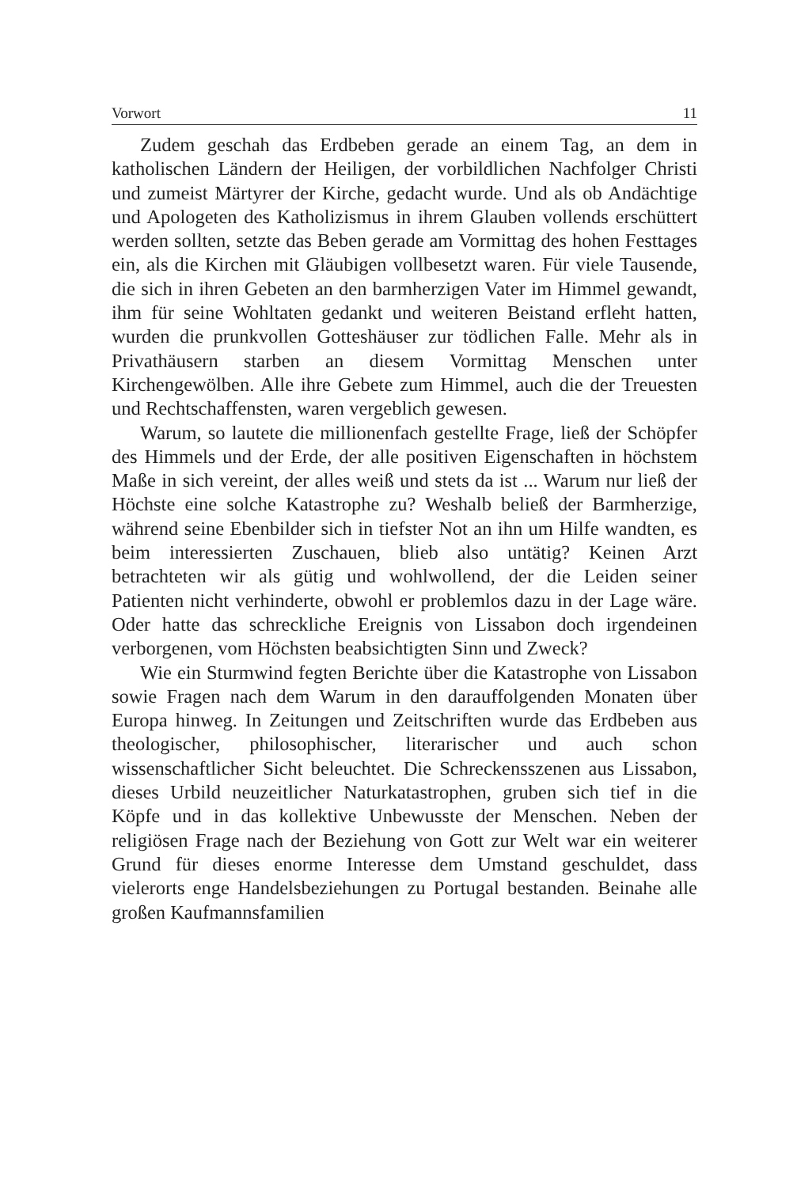Vorwort 11
Zudem geschah das Erdbeben gerade an einem Tag, an dem in katholischen Ländern der Heiligen, der vorbildlichen Nachfolger Christi und zumeist Märtyrer der Kirche, gedacht wurde. Und als ob Andächtige und Apologeten des Katholizismus in ihrem Glauben vollends erschüttert werden sollten, setzte das Beben gerade am Vormittag des hohen Festtages ein, als die Kirchen mit Gläubigen vollbesetzt waren. Für viele Tausende, die sich in ihren Gebeten an den barmherzigen Vater im Himmel gewandt, ihm für seine Wohltaten gedankt und weiteren Beistand erfleht hatten, wurden die prunkvollen Gotteshäuser zur tödlichen Falle. Mehr als in Privathäusern starben an diesem Vormittag Menschen unter Kirchengewölben. Alle ihre Gebete zum Himmel, auch die der Treuesten und Rechtschaffensten, waren vergeblich gewesen.
Warum, so lautete die millionenfach gestellte Frage, ließ der Schöpfer des Himmels und der Erde, der alle positiven Eigenschaften in höchstem Maße in sich vereint, der alles weiß und stets da ist ... Warum nur ließ der Höchste eine solche Katastrophe zu? Weshalb beließ der Barmherzige, während seine Ebenbilder sich in tiefster Not an ihn um Hilfe wandten, es beim interessierten Zuschauen, blieb also untätig? Keinen Arzt betrachteten wir als gütig und wohlwollend, der die Leiden seiner Patienten nicht verhinderte, obwohl er problemlos dazu in der Lage wäre. Oder hatte das schreckliche Ereignis von Lissabon doch irgendeinen verborgenen, vom Höchsten beabsichtigten Sinn und Zweck?
Wie ein Sturmwind fegten Berichte über die Katastrophe von Lissabon sowie Fragen nach dem Warum in den darauffolgenden Monaten über Europa hinweg. In Zeitungen und Zeitschriften wurde das Erdbeben aus theologischer, philosophischer, literarischer und auch schon wissenschaftlicher Sicht beleuchtet. Die Schreckensszenen aus Lissabon, dieses Urbild neuzeitlicher Naturkatastrophen, gruben sich tief in die Köpfe und in das kollektive Unbewusste der Menschen. Neben der religiösen Frage nach der Beziehung von Gott zur Welt war ein weiterer Grund für dieses enorme Interesse dem Umstand geschuldet, dass vielerorts enge Handelsbeziehungen zu Portugal bestanden. Beinahe alle großen Kaufmannsfamilien